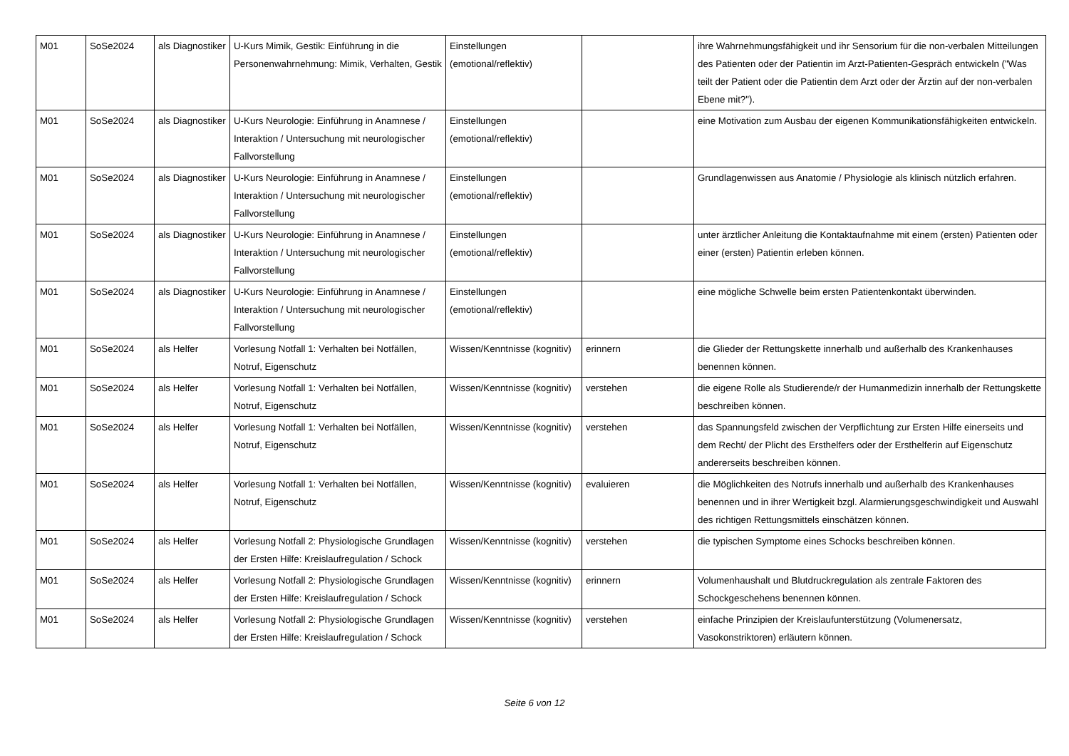| M01 | SoSe2024 | als Diagnostiker | U-Kurs Mimik, Gestik: Einführung in die Personenwahrnehmung: Mimik, Verhalten, Gestik | Einstellungen (emotional/reflektiv) | | ihre Wahrnehmungsfähigkeit und ihr Sensorium für die non-verbalen Mitteilungen des Patienten oder der Patientin im Arzt-Patienten-Gespräch entwickeln ("Was teilt der Patient oder die Patientin dem Arzt oder der Ärztin auf der non-verbalen Ebene mit?"). |
| M01 | SoSe2024 | als Diagnostiker | U-Kurs Neurologie: Einführung in Anamnese / Interaktion / Untersuchung mit neurologischer Fallvorstellung | Einstellungen (emotional/reflektiv) | | eine Motivation zum Ausbau der eigenen Kommunikationsfähigkeiten entwickeln. |
| M01 | SoSe2024 | als Diagnostiker | U-Kurs Neurologie: Einführung in Anamnese / Interaktion / Untersuchung mit neurologischer Fallvorstellung | Einstellungen (emotional/reflektiv) | | Grundlagenwissen aus Anatomie / Physiologie als klinisch nützlich erfahren. |
| M01 | SoSe2024 | als Diagnostiker | U-Kurs Neurologie: Einführung in Anamnese / Interaktion / Untersuchung mit neurologischer Fallvorstellung | Einstellungen (emotional/reflektiv) | | unter ärztlicher Anleitung die Kontaktaufnahme mit einem (ersten) Patienten oder einer (ersten) Patientin erleben können. |
| M01 | SoSe2024 | als Diagnostiker | U-Kurs Neurologie: Einführung in Anamnese / Interaktion / Untersuchung mit neurologischer Fallvorstellung | Einstellungen (emotional/reflektiv) | | eine mögliche Schwelle beim ersten Patientenkontakt überwinden. |
| M01 | SoSe2024 | als Helfer | Vorlesung Notfall 1: Verhalten bei Notfällen, Notruf, Eigenschutz | Wissen/Kenntnisse (kognitiv) | erinnern | die Glieder der Rettungskette innerhalb und außerhalb des Krankenhauses benennen können. |
| M01 | SoSe2024 | als Helfer | Vorlesung Notfall 1: Verhalten bei Notfällen, Notruf, Eigenschutz | Wissen/Kenntnisse (kognitiv) | verstehen | die eigene Rolle als Studierende/r der Humanmedizin innerhalb der Rettungskette beschreiben können. |
| M01 | SoSe2024 | als Helfer | Vorlesung Notfall 1: Verhalten bei Notfällen, Notruf, Eigenschutz | Wissen/Kenntnisse (kognitiv) | verstehen | das Spannungsfeld zwischen der Verpflichtung zur Ersten Hilfe einerseits und dem Recht/ der Plicht des Ersthelfers oder der Ersthelferin auf Eigenschutz andererseits beschreiben können. |
| M01 | SoSe2024 | als Helfer | Vorlesung Notfall 1: Verhalten bei Notfällen, Notruf, Eigenschutz | Wissen/Kenntnisse (kognitiv) | evaluieren | die Möglichkeiten des Notrufs innerhalb und außerhalb des Krankenhauses benennen und in ihrer Wertigkeit bzgl. Alarmierungsgeschwindigkeit und Auswahl des richtigen Rettungsmittels einschätzen können. |
| M01 | SoSe2024 | als Helfer | Vorlesung Notfall 2: Physiologische Grundlagen der Ersten Hilfe: Kreislaufregulation / Schock | Wissen/Kenntnisse (kognitiv) | verstehen | die typischen Symptome eines Schocks beschreiben können. |
| M01 | SoSe2024 | als Helfer | Vorlesung Notfall 2: Physiologische Grundlagen der Ersten Hilfe: Kreislaufregulation / Schock | Wissen/Kenntnisse (kognitiv) | erinnern | Volumenhaushalt und Blutdruckregulation als zentrale Faktoren des Schockgeschehens benennen können. |
| M01 | SoSe2024 | als Helfer | Vorlesung Notfall 2: Physiologische Grundlagen der Ersten Hilfe: Kreislaufregulation / Schock | Wissen/Kenntnisse (kognitiv) | verstehen | einfache Prinzipien der Kreislaufunterstützung (Volumenersatz, Vasokonstriktoren) erläutern können. |
Seite 6 von 12